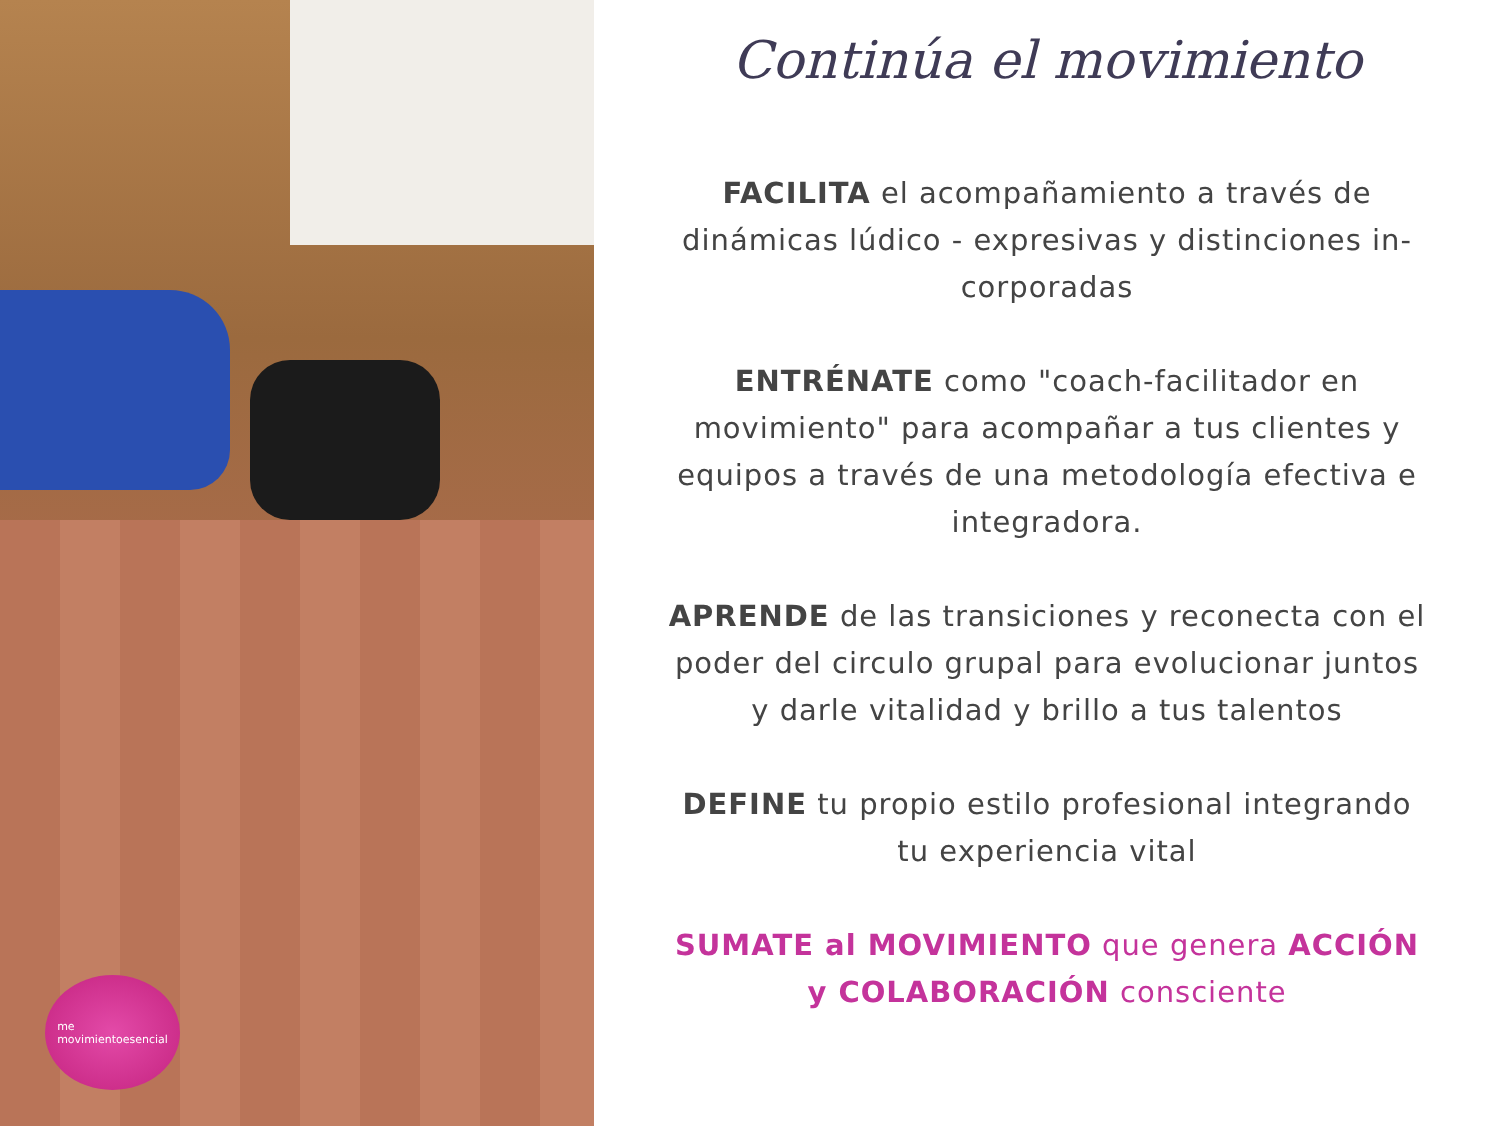me
movimientoesencial
Continúa el movimiento
FACILITA el acompañamiento a través de dinámicas lúdico - expresivas y distinciones in-corporadas
ENTRÉNATE como "coach-facilitador en movimiento" para acompañar a tus clientes y equipos a través de una metodología efectiva e integradora.
APRENDE de las transiciones y reconecta con el poder del circulo grupal para evolucionar juntos y darle vitalidad y brillo a tus talentos
DEFINE tu propio estilo profesional integrando tu experiencia vital
SUMATE al MOVIMIENTO que genera ACCIÓN y COLABORACIÓN consciente